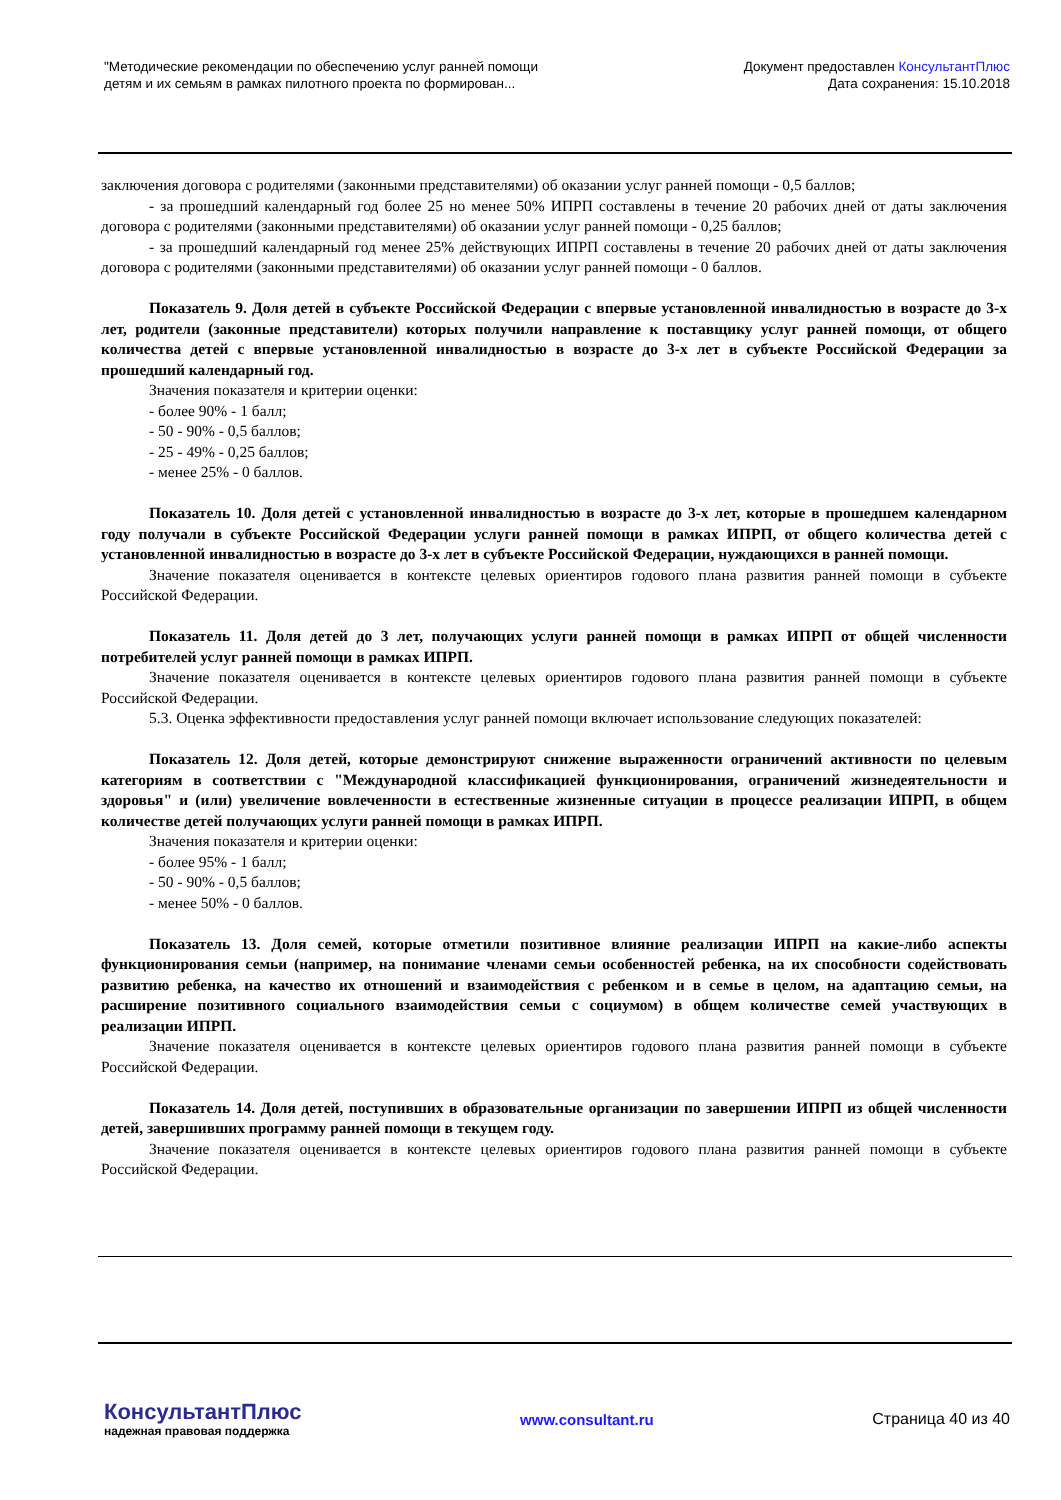"Методические рекомендации по обеспечению услуг ранней помощи
детям и их семьям в рамках пилотного проекта по формирован...
Документ предоставлен КонсультантПлюс
Дата сохранения: 15.10.2018
заключения договора с родителями (законными представителями) об оказании услуг ранней помощи - 0,5 баллов;
- за прошедший календарный год более 25 но менее 50% ИПРП составлены в течение 20 рабочих дней от даты заключения договора с родителями (законными представителями) об оказании услуг ранней помощи - 0,25 баллов;
- за прошедший календарный год менее 25% действующих ИПРП составлены в течение 20 рабочих дней от даты заключения договора с родителями (законными представителями) об оказании услуг ранней помощи - 0 баллов.
Показатель 9. Доля детей в субъекте Российской Федерации с впервые установленной инвалидностью в возрасте до 3-х лет, родители (законные представители) которых получили направление к поставщику услуг ранней помощи, от общего количества детей с впервые установленной инвалидностью в возрасте до 3-х лет в субъекте Российской Федерации за прошедший календарный год.
Значения показателя и критерии оценки:
- более 90% - 1 балл;
- 50 - 90% - 0,5 баллов;
- 25 - 49% - 0,25 баллов;
- менее 25% - 0 баллов.
Показатель 10. Доля детей с установленной инвалидностью в возрасте до 3-х лет, которые в прошедшем календарном году получали в субъекте Российской Федерации услуги ранней помощи в рамках ИПРП, от общего количества детей с установленной инвалидностью в возрасте до 3-х лет в субъекте Российской Федерации, нуждающихся в ранней помощи.
Значение показателя оценивается в контексте целевых ориентиров годового плана развития ранней помощи в субъекте Российской Федерации.
Показатель 11. Доля детей до 3 лет, получающих услуги ранней помощи в рамках ИПРП от общей численности потребителей услуг ранней помощи в рамках ИПРП.
Значение показателя оценивается в контексте целевых ориентиров годового плана развития ранней помощи в субъекте Российской Федерации.
5.3. Оценка эффективности предоставления услуг ранней помощи включает использование следующих показателей:
Показатель 12. Доля детей, которые демонстрируют снижение выраженности ограничений активности по целевым категориям в соответствии с "Международной классификацией функционирования, ограничений жизнедеятельности и здоровья" и (или) увеличение вовлеченности в естественные жизненные ситуации в процессе реализации ИПРП, в общем количестве детей получающих услуги ранней помощи в рамках ИПРП.
Значения показателя и критерии оценки:
- более 95% - 1 балл;
- 50 - 90% - 0,5 баллов;
- менее 50% - 0 баллов.
Показатель 13. Доля семей, которые отметили позитивное влияние реализации ИПРП на какие-либо аспекты функционирования семьи (например, на понимание членами семьи особенностей ребенка, на их способности содействовать развитию ребенка, на качество их отношений и взаимодействия с ребенком и в семье в целом, на адаптацию семьи, на расширение позитивного социального взаимодействия семьи с социумом) в общем количестве семей участвующих в реализации ИПРП.
Значение показателя оценивается в контексте целевых ориентиров годового плана развития ранней помощи в субъекте Российской Федерации.
Показатель 14. Доля детей, поступивших в образовательные организации по завершении ИПРП из общей численности детей, завершивших программу ранней помощи в текущем году.
Значение показателя оценивается в контексте целевых ориентиров годового плана развития ранней помощи в субъекте Российской Федерации.
КонсультантПлюс
надежная правовая поддержка
www.consultant.ru Страница 40 из 40